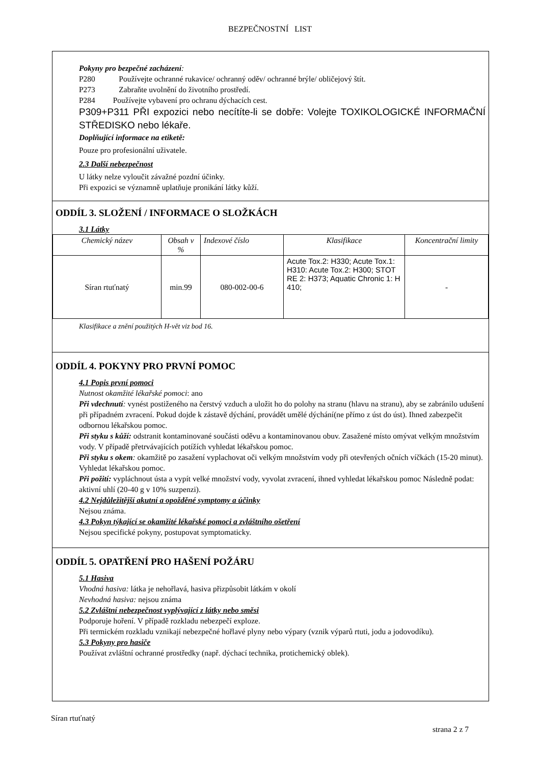BEZPEČNOSTNÍ LIST
Pokyny pro bezpečné zacházení:
P280 Používejte ochranné rukavice/ ochranný oděv/ ochranné brýle/ obličejový štít.
P273 Zabraňte uvolnění do životního prostředí.
P284 Používejte vybavení pro ochranu dýchacích cest.
P309+P311 PŘI expozici nebo necítíte-li se dobře: Volejte TOXIKOLOGICKÉ INFORMAČNÍ STŘEDISKO nebo lékaře.
Doplňující informace na etiketě:
Pouze pro profesionální uživatele.
2.3 Další nebezpečnost
U látky nelze vyloučit závažné pozdní účinky.
Při expozici se významně uplatňuje pronikání látky kůží.
ODDÍL 3. SLOŽENÍ / INFORMACE O SLOŽKÁCH
3.1 Látky
| Chemický název | Obsah v % | Indexové číslo | Klasifikace | Koncentrační limity |
| --- | --- | --- | --- | --- |
| Síran rtuťnatý | min.99 | 080-002-00-6 | Acute Tox.2: H330; Acute Tox.1: H310: Acute Tox.2: H300; STOT RE 2: H373; Aquatic Chronic 1: H 410; | - |
Klasifikace a znění použitých H-vět viz bod 16.
ODDÍL 4. POKYNY PRO PRVNÍ POMOC
4.1 Popis první pomoci
Nutnost okamžité lékařské pomoci: ano
Při vdechnutí: vynést postiženého na čerstvý vzduch a uložit ho do polohy na stranu (hlavu na stranu), aby se zabránilo udušení při případném zvracení. Pokud dojde k zástavě dýchání, provádět umělé dýchání(ne přímo z úst do úst). Ihned zabezpečit odbornou lékařskou pomoc.
Při styku s kůží: odstranit kontaminované součásti oděvu a kontaminovanou obuv. Zasažené místo omývat velkým množstvím vody. V případě přetrvávajících potížích vyhledat lékařskou pomoc.
Při styku s okem: okamžitě po zasažení vyplachovat oči velkým množstvím vody při otevřených očních víčkách (15-20 minut). Vyhledat lékařskou pomoc.
Při požití: vypláchnout ústa a vypít velké množství vody, vyvolat zvracení, ihned vyhledat lékařskou pomoc Následně podat: aktivní uhlí (20-40 g v 10% suzpenzi).
4.2 Nejdůležitější akutní a opožděné symptomy a účinky
Nejsou známa.
4.3 Pokyn týkající se okamžité lékařské pomoci a zvláštního ošetření
Nejsou specifické pokyny, postupovat symptomaticky.
ODDÍL 5. OPATŘENÍ PRO HAŠENÍ POŽÁRU
5.1 Hasiva
Vhodná hasiva: látka je nehořlavá, hasiva přizpůsobit látkám v okolí
Nevhodná hasiva: nejsou známa
5.2 Zvláštní nebezpečnost vyplývající z látky nebo směsi
Podporuje hoření. V případě rozkladu nebezpečí exploze.
Při termickém rozkladu vznikají nebezpečné hořlavé plyny nebo výpary (vznik výparů rtuti, jodu a jodovodíku).
5.3 Pokyny pro hasiče
Používat zvláštní ochranné prostředky (např. dýchací technika, protichemický oblek).
Síran rtuťnatý
strana 2 z 7